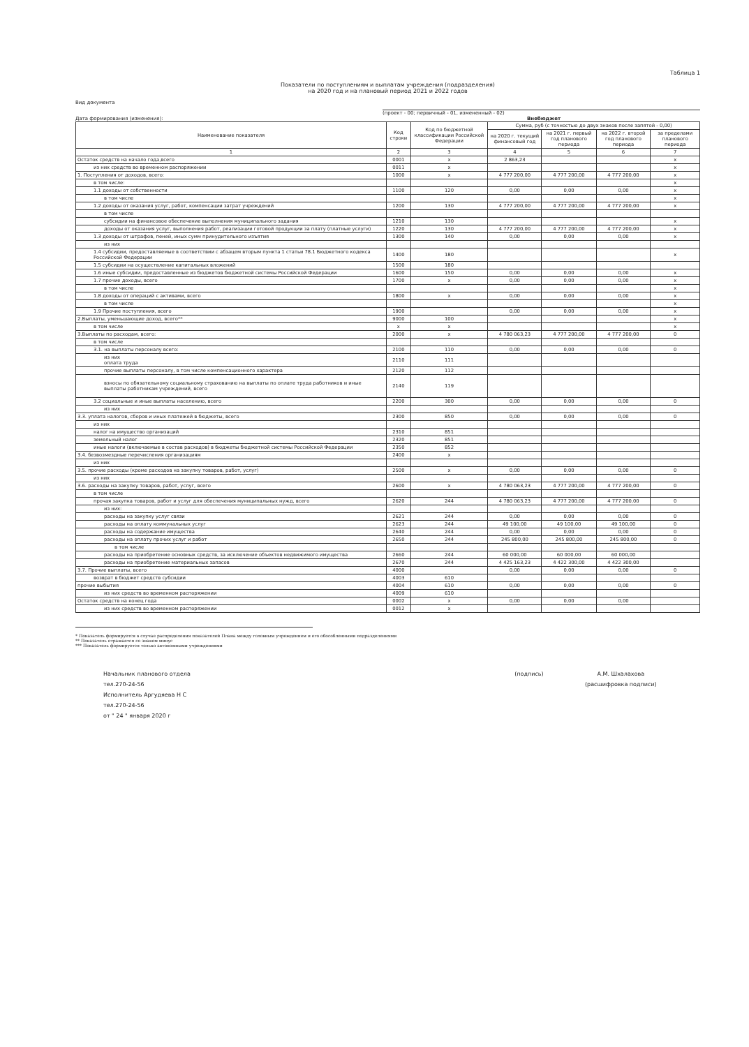Таблица 1
Показатели по поступлениям и выплатам учреждения (подразделения)
на 2020 год и на плановый период 2021 и 2022 годов
Вид документа
(проект - 00; первичный - 01, измененный - 02)
Дата формирования (изменения): Внебюджет
| Наименование показателя | Код строки | Код по бюджетной классификации Российской Федерации | Сумма, руб (с точностью до двух знаков после запятой - 0,00) | | | |
| --- | --- | --- | --- | --- | --- | --- |
| | | | на 2020 г. текущий финансовый год | на 2021 г. первый год планового периода | на 2022 г. второй год планового периода | за пределами планового периода |
| 1 | 2 | 3 | 4 | 5 | 6 | 7 |
| Остаток средств на начало года,всего | 0001 | x | 2 863,23 | | | x |
| из них средств во временном распоряжении | 0011 | x | | | | x |
| 1. Поступления от доходов, всего: | 1000 | x | 4 777 200,00 | 4 777 200,00 | 4 777 200,00 | x |
| в том числе: | | | | | | x |
| 1.1 доходы от собственности | 1100 | 120 | 0,00 | 0,00 | 0,00 | x |
| в том числе | | | | | | x |
| 1.2 доходы от оказания услуг, работ, компенсации затрат учреждений | 1200 | 130 | 4 777 200,00 | 4 777 200,00 | 4 777 200,00 | x |
| в том числе | | | | | | |
| субсидии на финансовое обеспечение выполнения муниципального задания | 1210 | 130 | | | | x |
| доходы от оказания услуг, выполнения работ, реализации готовой продукции за плату (платные услуги) | 1220 | 130 | 4 777 200,00 | 4 777 200,00 | 4 777 200,00 | x |
| 1.3 доходы от штрафов, пеней, иных сумм принудительного изъятия | 1300 | 140 | 0,00 | 0,00 | 0,00 | x |
| из них | | | | | | |
| 1.4 субсидии, предоставляемые в соответствии с абзацем вторым пункта 1 статьи 78.1 Бюджетного кодекса Российской Федерации | 1400 | 180 | | | | x |
| 1.5 субсидии на осуществление капитальных вложений | 1500 | 180 | | | | |
| 1.6 иные субсидии, предоставленные из бюджетов бюджетной системы Российской Федерации | 1600 | 150 | 0,00 | 0,00 | 0,00 | x |
| 1.7 прочие доходы, всего | 1700 | x | 0,00 | 0,00 | 0,00 | x |
| в том числе | | | | | | x |
| 1.8 доходы от операций с активами, всего | 1800 | x | 0,00 | 0,00 | 0,00 | x |
| в том числе | | | | | | x |
| 1.9 Прочие поступления, всего | 1900 | | 0,00 | 0,00 | 0,00 | x |
| 2.Выплаты, уменьшающие доход, всего** | 9000 | 100 | | | | x |
| в том числе | x | x | | | | x |
| 3.Выплаты по расходам, всего: | 2000 | x | 4 780 063,23 | 4 777 200,00 | 4 777 200,00 | 0 |
| в том числе | | | | | | |
| 3.1. на выплаты персоналу всего: | 2100 | 110 | 0,00 | 0,00 | 0,00 | 0 |
| из них оплата труда | 2110 | 111 | | | | |
| прочие выплаты персоналу, в том числе компенсационного характера | 2120 | 112 | | | | |
| взносы по обязательному социальному страхованию на выплаты по оплате труда работников и иные выплаты работникам учреждений, всего | 2140 | 119 | | | | |
| 3.2 социальные и иные выплаты населению, всего | 2200 | 300 | 0,00 | 0,00 | 0,00 | 0 |
| из них | | | | | | |
| 3.3. уплата налогов, сборов и иных платежей в бюджеты, всего | 2300 | 850 | 0,00 | 0,00 | 0,00 | 0 |
| из них | | | | | | |
| налог на имущество организаций | 2310 | 851 | | | | |
| земельный налог | 2320 | 851 | | | | |
| иные налоги (включаемые в состав расходов) в бюджеты бюджетной системы Российской Федерации | 2350 | 852 | | | | |
| 3.4. безвозмездные перечисления организациям | 2400 | x | | | | |
| из них | | | | | | |
| 3.5. прочие расходы (кроме расходов на закупку товаров, работ, услуг) | 2500 | x | 0,00 | 0,00 | 0,00 | 0 |
| из них | | | | | | |
| 3.6. расходы на закупку товаров, работ, услуг, всего | 2600 | x | 4 780 063,23 | 4 777 200,00 | 4 777 200,00 | 0 |
| в том числе | | | | | | |
| прочая закупка товаров, работ и услуг для обеспечения муниципальных нужд, всего | 2620 | 244 | 4 780 063,23 | 4 777 200,00 | 4 777 200,00 | 0 |
| из них: | | | | | | |
| расходы на закупку услуг связи | 2621 | 244 | 0,00 | 0,00 | 0,00 | 0 |
| расходы на оплату коммунальных услуг | 2623 | 244 | 49 100,00 | 49 100,00 | 49 100,00 | 0 |
| расходы на содержание имущества | 2640 | 244 | 0,00 | 0,00 | 0,00 | 0 |
| расходы на оплату прочих услуг и работ | 2650 | 244 | 245 800,00 | 245 800,00 | 245 800,00 | 0 |
| в том числе | | | | | | |
| расходы на приобретение основных средств, за исключение объектов недвижимого имущества | 2660 | 244 | 60 000,00 | 60 000,00 | 60 000,00 | |
| расходы на приобретение материальных запасов | 2670 | 244 | 4 425 163,23 | 4 422 300,00 | 4 422 300,00 | |
| 3.7. Прочие выплаты, всего | 4000 | | 0,00 | 0,00 | 0,00 | 0 |
| возврат в бюджет средств субсидии | 4003 | 610 | | | | |
| прочие выбытия | 4004 | 610 | 0,00 | 0,00 | 0,00 | 0 |
| из них средств во временном распоряжении | 4009 | 610 | | | | |
| Остаток средств на конец года | 0002 | x | 0,00 | 0,00 | 0,00 | |
| из них средств во временном распоряжении | 0012 | x | | | | |
* Показатель формируется в случае распределения показателей Плана между головным учреждением и его обособленными подразделениями
** Показатель отражается со знаком минус
*** Показатель формируется только автономными учреждениями
Начальник планового отдела
тел.270-24-56
Исполнитель Аргудяева Н С
тел.270-24-56
от " 24 " января 2020 г
(подпись) А.М. Шхалахова
(расшифровка подписи)